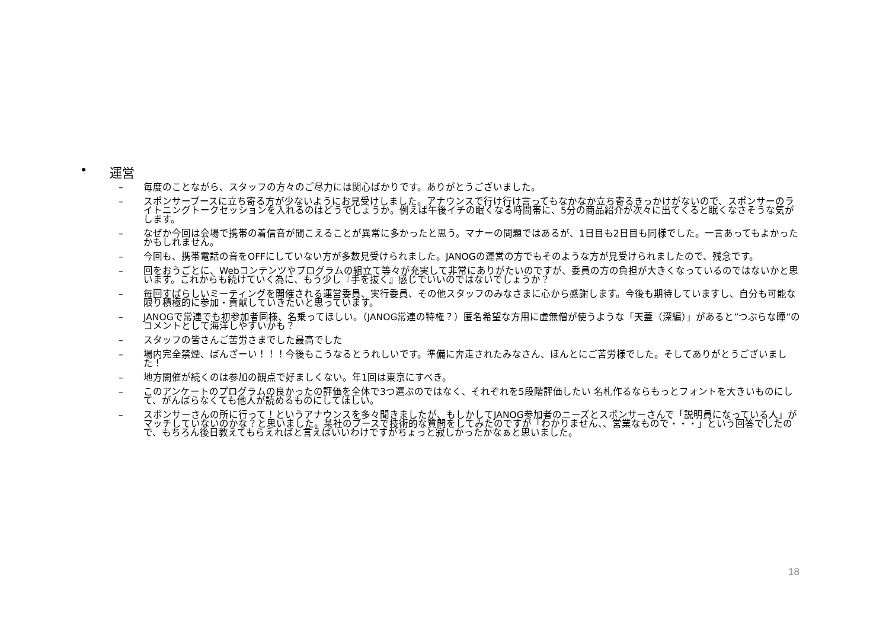• 運営
– 毎度のことながら、スタッフの方々のご尽力には関心ばかりです。ありがとうございました。
– スポンサーブースに立ち寄る方が少ないようにお見受けしました。アナウンスで行け行け言ってもなかなか立ち寄るきっかけがないので、スポンサーのライトニングトークセッションを入れるのはどうでしょうか。例えば午後イチの眠くなる時間帯に、5分の商品紹介が次々に出てくると眠くなさそうな気がします。
– なぜか今回は会場で携帯の着信音が聞こえることが異常に多かったと思う。マナーの問題ではあるが、1日目も2日目も同様でした。一言あってもよかったかもしれません。
– 今回も、携帯電話の音をOFFにしていない方が多数見受けられました。JANOGの運営の方でもそのような方が見受けられましたので、残念です。
– 回をおうごとに、Webコンテンツやプログラムの組立て等々が充実して非常にありがたいのですが、委員の方の負担が大きくなっているのではないかと思います。これからも続けていく為に、もう少し『手を抜く』感じでいいのではないでしょうか？
– 毎回すばらしいミーティングを開催される運営委員、実行委員、その他スタッフのみなさまに心から感謝します。今後も期待していますし、自分も可能な限り積極的に参加・貢献していきたいと思っています。
– JANOGで常連でも初参加者同様、名乗ってほしい。（JANOG常連の特権？）匿名希望な方用に虚無僧が使うような「天蓋（深編）」があると”つぶらな瞳”のコメントとして海洋しやすいかも？
– スタッフの皆さんご苦労さまでした最高でした
– 場内完全禁煙、ばんざーい！！！今後もこうなるとうれしいです。準備に奔走されたみなさん、ほんとにご苦労様でした。そしてありがとうございました！
– 地方開催が続くのは参加の観点で好ましくない。年1回は東京にすべき。
– このアンケートのプログラムの良かったの評価を全体で3つ選ぶのではなく、それぞれを5段階評価したい 名札作るならもっとフォントを大きいものにして、がんばらなくても他人が読めるものにしてほしい。
– スポンサーさんの所に行って！というアナウンスを多々聞きましたが、もしかしてJANOG参加者のニーズとスポンサーさんで「説明員になっている人」がマッチしていないのかな？と思いました。某社のブースで技術的な質問をしてみたのですが「わかりません、、営業なもので・・・」という回答でしたので、もちろん後日教えてもらえればと言えばいいわけですがちょっと寂しかったかなぁと思いました。
18